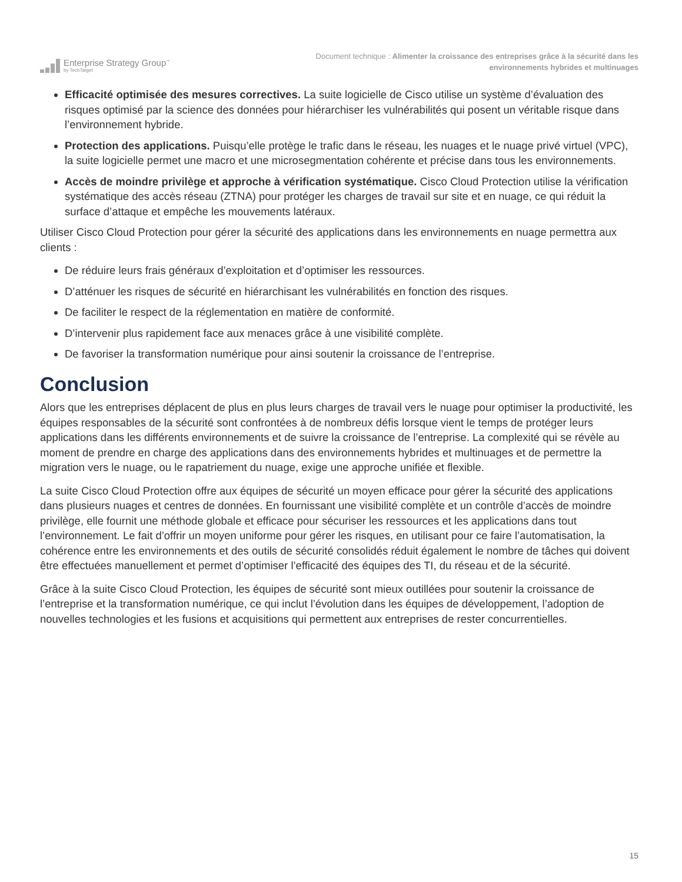Enterprise Strategy Group<sup>™</sup>
by TechTarget
Document technique : Alimenter la croissance des entreprises grâce à la sécurité dans les
environnements hybrides et multinuages
Efficacité optimisée des mesures correctives. La suite logicielle de Cisco utilise un système d’évaluation des risques optimisé par la science des données pour hiérarchiser les vulnérabilités qui posent un véritable risque dans l’environnement hybride.
Protection des applications. Puisqu’elle protège le trafic dans le réseau, les nuages et le nuage privé virtuel (VPC), la suite logicielle permet une macro et une microsegmentation cohérente et précise dans tous les environnements.
Accès de moindre privilège et approche à vérification systématique. Cisco Cloud Protection utilise la vérification systématique des accès réseau (ZTNA) pour protéger les charges de travail sur site et en nuage, ce qui réduit la surface d’attaque et empêche les mouvements latéraux.
Utiliser Cisco Cloud Protection pour gérer la sécurité des applications dans les environnements en nuage permettra aux clients :
De réduire leurs frais généraux d’exploitation et d’optimiser les ressources.
D’atténuer les risques de sécurité en hiérarchisant les vulnérabilités en fonction des risques.
De faciliter le respect de la réglementation en matière de conformité.
D’intervenir plus rapidement face aux menaces grâce à une visibilité complète.
De favoriser la transformation numérique pour ainsi soutenir la croissance de l’entreprise.
Conclusion
Alors que les entreprises déplacent de plus en plus leurs charges de travail vers le nuage pour optimiser la productivité, les équipes responsables de la sécurité sont confrontées à de nombreux défis lorsque vient le temps de protéger leurs applications dans les différents environnements et de suivre la croissance de l’entreprise. La complexité qui se révèle au moment de prendre en charge des applications dans des environnements hybrides et multinuages et de permettre la migration vers le nuage, ou le rapatriement du nuage, exige une approche unifiée et flexible.
La suite Cisco Cloud Protection offre aux équipes de sécurité un moyen efficace pour gérer la sécurité des applications dans plusieurs nuages et centres de données. En fournissant une visibilité complète et un contrôle d’accès de moindre privilège, elle fournit une méthode globale et efficace pour sécuriser les ressources et les applications dans tout l’environnement. Le fait d’offrir un moyen uniforme pour gérer les risques, en utilisant pour ce faire l’automatisation, la cohérence entre les environnements et des outils de sécurité consolidés réduit également le nombre de tâches qui doivent être effectuées manuellement et permet d’optimiser l’efficacité des équipes des TI, du réseau et de la sécurité.
Grâce à la suite Cisco Cloud Protection, les équipes de sécurité sont mieux outillées pour soutenir la croissance de l’entreprise et la transformation numérique, ce qui inclut l’évolution dans les équipes de développement, l’adoption de nouvelles technologies et les fusions et acquisitions qui permettent aux entreprises de rester concurrentielles.
15